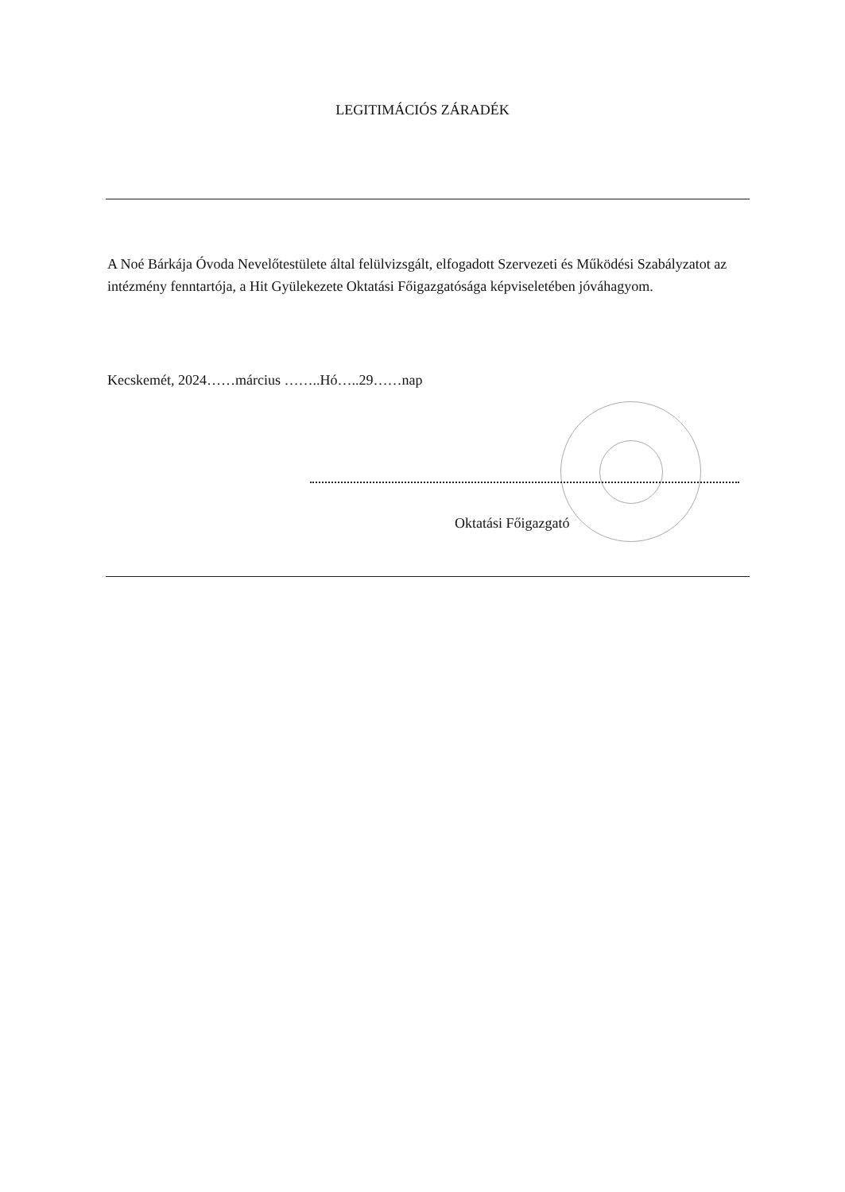LEGITIMÁCIÓS ZÁRADÉK
A Noé Bárkája Óvoda Nevelőtestülete által felülvizsgált, elfogadott Szervezeti és Működési Szabályzatot az intézmény fenntartója, a Hit Gyülekezete Oktatási Főigazgatósága képviseletében jóváhagyom.
Kecskemét, 2024……március ……..Hó…..29……nap
Oktatási Főigazgató